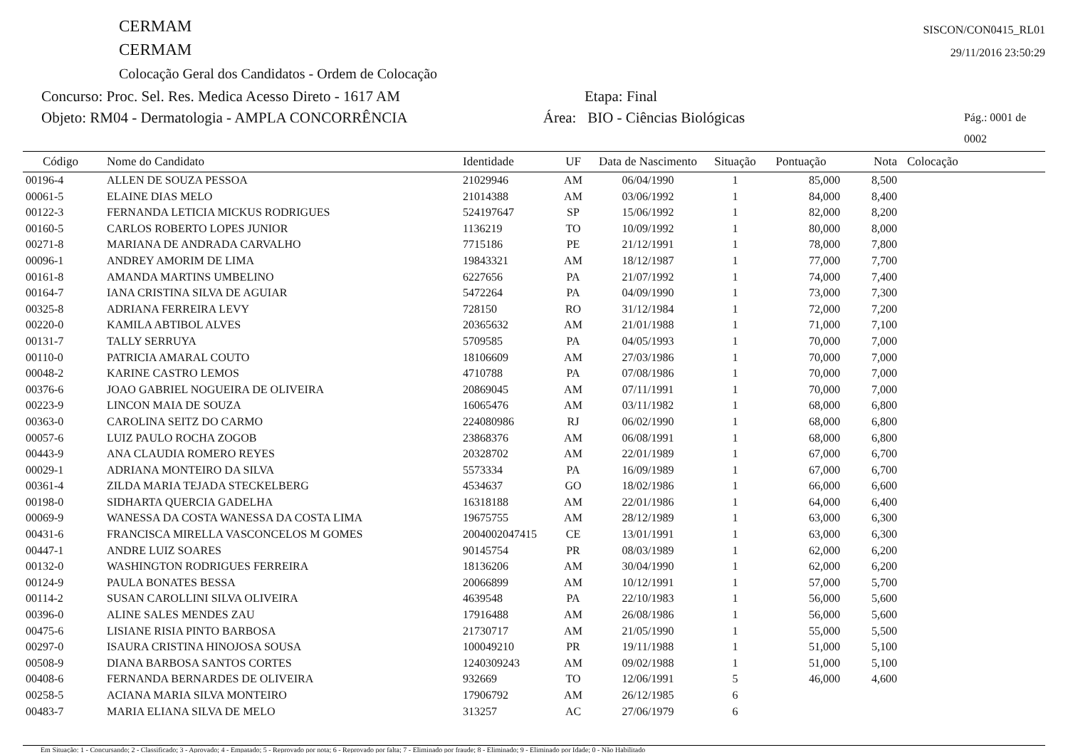CERMAM
CERMAM
Colocação Geral dos Candidatos - Ordem de Colocação
SISCON/CON0415_RL01
29/11/2016 23:50:29
Concurso: Proc. Sel. Res. Medica Acesso Direto - 1617 AM Etapa: Final
Objeto: RM04 - Dermatologia - AMPLA CONCORRÊNCIA Área: BIO - Ciências Biológicas Pág.: 0001 de 0002
| Código | Nome do Candidato | Identidade | UF | Data de Nascimento | Situação | Pontuação | Nota | Colocação |
| --- | --- | --- | --- | --- | --- | --- | --- | --- |
| 00196-4 | ALLEN DE SOUZA PESSOA | 21029946 | AM | 06/04/1990 | 1 | 85,000 | 8,500 | |
| 00061-5 | ELAINE DIAS MELO | 21014388 | AM | 03/06/1992 | 1 | 84,000 | 8,400 | |
| 00122-3 | FERNANDA LETICIA MICKUS RODRIGUES | 524197647 | SP | 15/06/1992 | 1 | 82,000 | 8,200 | |
| 00160-5 | CARLOS ROBERTO LOPES JUNIOR | 1136219 | TO | 10/09/1992 | 1 | 80,000 | 8,000 | |
| 00271-8 | MARIANA DE ANDRADA CARVALHO | 7715186 | PE | 21/12/1991 | 1 | 78,000 | 7,800 | |
| 00096-1 | ANDREY AMORIM DE LIMA | 19843321 | AM | 18/12/1987 | 1 | 77,000 | 7,700 | |
| 00161-8 | AMANDA MARTINS UMBELINO | 6227656 | PA | 21/07/1992 | 1 | 74,000 | 7,400 | |
| 00164-7 | IANA CRISTINA SILVA DE AGUIAR | 5472264 | PA | 04/09/1990 | 1 | 73,000 | 7,300 | |
| 00325-8 | ADRIANA FERREIRA LEVY | 728150 | RO | 31/12/1984 | 1 | 72,000 | 7,200 | |
| 00220-0 | KAMILA ABTIBOL ALVES | 20365632 | AM | 21/01/1988 | 1 | 71,000 | 7,100 | |
| 00131-7 | TALLY SERRUYA | 5709585 | PA | 04/05/1993 | 1 | 70,000 | 7,000 | |
| 00110-0 | PATRICIA AMARAL COUTO | 18106609 | AM | 27/03/1986 | 1 | 70,000 | 7,000 | |
| 00048-2 | KARINE CASTRO LEMOS | 4710788 | PA | 07/08/1986 | 1 | 70,000 | 7,000 | |
| 00376-6 | JOAO GABRIEL NOGUEIRA DE OLIVEIRA | 20869045 | AM | 07/11/1991 | 1 | 70,000 | 7,000 | |
| 00223-9 | LINCON MAIA DE SOUZA | 16065476 | AM | 03/11/1982 | 1 | 68,000 | 6,800 | |
| 00363-0 | CAROLINA SEITZ DO CARMO | 224080986 | RJ | 06/02/1990 | 1 | 68,000 | 6,800 | |
| 00057-6 | LUIZ PAULO ROCHA ZOGOB | 23868376 | AM | 06/08/1991 | 1 | 68,000 | 6,800 | |
| 00443-9 | ANA CLAUDIA ROMERO REYES | 20328702 | AM | 22/01/1989 | 1 | 67,000 | 6,700 | |
| 00029-1 | ADRIANA MONTEIRO DA SILVA | 5573334 | PA | 16/09/1989 | 1 | 67,000 | 6,700 | |
| 00361-4 | ZILDA MARIA TEJADA STECKELBERG | 4534637 | GO | 18/02/1986 | 1 | 66,000 | 6,600 | |
| 00198-0 | SIDHARTA QUERCIA GADELHA | 16318188 | AM | 22/01/1986 | 1 | 64,000 | 6,400 | |
| 00069-9 | WANESSA DA COSTA WANESSA DA COSTA LIMA | 19675755 | AM | 28/12/1989 | 1 | 63,000 | 6,300 | |
| 00431-6 | FRANCISCA MIRELLA VASCONCELOS M GOMES | 2004002047415 | CE | 13/01/1991 | 1 | 63,000 | 6,300 | |
| 00447-1 | ANDRE LUIZ SOARES | 90145754 | PR | 08/03/1989 | 1 | 62,000 | 6,200 | |
| 00132-0 | WASHINGTON RODRIGUES FERREIRA | 18136206 | AM | 30/04/1990 | 1 | 62,000 | 6,200 | |
| 00124-9 | PAULA BONATES BESSA | 20066899 | AM | 10/12/1991 | 1 | 57,000 | 5,700 | |
| 00114-2 | SUSAN CAROLLINI SILVA OLIVEIRA | 4639548 | PA | 22/10/1983 | 1 | 56,000 | 5,600 | |
| 00396-0 | ALINE SALES MENDES ZAU | 17916488 | AM | 26/08/1986 | 1 | 56,000 | 5,600 | |
| 00475-6 | LISIANE RISIA PINTO BARBOSA | 21730717 | AM | 21/05/1990 | 1 | 55,000 | 5,500 | |
| 00297-0 | ISAURA CRISTINA HINOJOSA SOUSA | 100049210 | PR | 19/11/1988 | 1 | 51,000 | 5,100 | |
| 00508-9 | DIANA BARBOSA SANTOS CORTES | 1240309243 | AM | 09/02/1988 | 1 | 51,000 | 5,100 | |
| 00408-6 | FERNANDA BERNARDES DE OLIVEIRA | 932669 | TO | 12/06/1991 | 5 | 46,000 | 4,600 | |
| 00258-5 | ACIANA MARIA SILVA MONTEIRO | 17906792 | AM | 26/12/1985 | 6 | | | |
| 00483-7 | MARIA ELIANA SILVA DE MELO | 313257 | AC | 27/06/1979 | 6 | | | |
Em Situação: 1 - Concursando; 2 - Classificado; 3 - Aprovado; 4 - Empatado; 5 - Reprovado por nota; 6 - Reprovado por falta; 7 - Eliminado por fraude; 8 - Eliminado; 9 - Eliminado por Idade; 0 - Não Habilitado